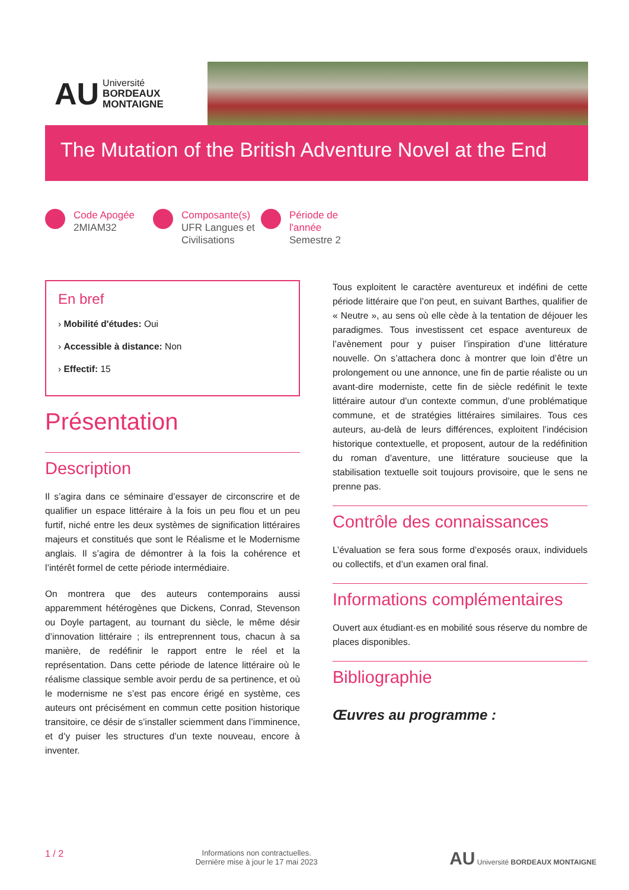AU Université
BORDEAUX
MONTAIGNE
The Mutation of the British Adventure Novel at the End
Code Apogée
2MIAM32
Composante(s)
UFR Langues et Civilisations
Période de l'année
Semestre 2
En bref
› Mobilité d'études: Oui
› Accessible à distance: Non
› Effectif: 15
Présentation
Description
Il s’agira dans ce séminaire d’essayer de circonscrire et de qualifier un espace littéraire à la fois un peu flou et un peu furtif, niché entre les deux systèmes de signification littéraires majeurs et constitués que sont le Réalisme et le Modernisme anglais. Il s’agira de démontrer à la fois la cohérence et l’intérêt formel de cette période intermédiaire.
On montrera que des auteurs contemporains aussi apparemment hétérogènes que Dickens, Conrad, Stevenson ou Doyle partagent, au tournant du siècle, le même désir d’innovation littéraire ; ils entreprennent tous, chacun à sa manière, de redéfinir le rapport entre le réel et la représentation. Dans cette période de latence littéraire où le réalisme classique semble avoir perdu de sa pertinence, et où le modernisme ne s’est pas encore érigé en système, ces auteurs ont précisément en commun cette position historique transitoire, ce désir de s’installer sciemment dans l’imminence, et d’y puiser les structures d’un texte nouveau, encore à inventer.
Tous exploitent le caractère aventureux et indéfini de cette période littéraire que l’on peut, en suivant Barthes, qualifier de « Neutre », au sens où elle cède à la tentation de déjouer les paradigmes. Tous investissent cet espace aventureux de l’avènement pour y puiser l’inspiration d’une littérature nouvelle. On s’attachera donc à montrer que loin d’être un prolongement ou une annonce, une fin de partie réaliste ou un avant-dire moderniste, cette fin de siècle redéfinit le texte littéraire autour d’un contexte commun, d’une problématique commune, et de stratégies littéraires similaires. Tous ces auteurs, au-delà de leurs différences, exploitent l’indécision historique contextuelle, et proposent, autour de la redéfinition du roman d’aventure, une littérature soucieuse que la stabilisation textuelle soit toujours provisoire, que le sens ne prenne pas.
Contrôle des connaissances
L’évaluation se fera sous forme d’exposés oraux, individuels ou collectifs, et d’un examen oral final.
Informations complémentaires
Ouvert aux étudiant·es en mobilité sous réserve du nombre de places disponibles.
Bibliographie
Œuvres au programme :
1 / 2 Informations non contractuelles.
Dernière mise à jour le 17 mai 2023 AU Université BORDEAUX MONTAIGNE